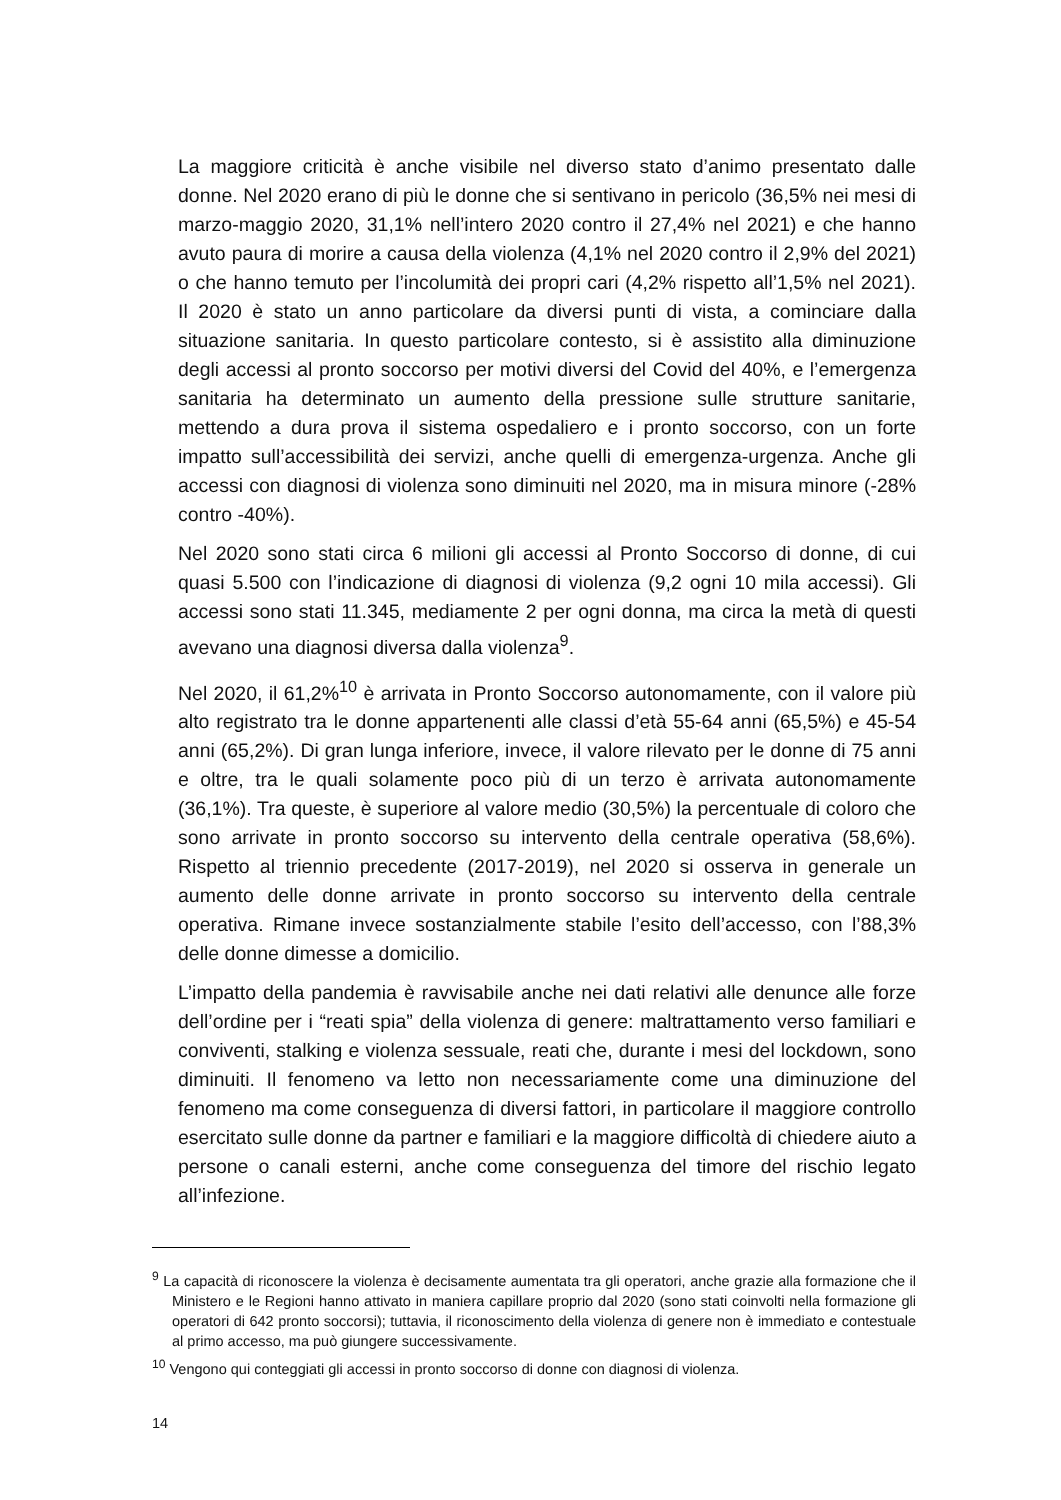La maggiore criticità è anche visibile nel diverso stato d’animo presentato dalle donne. Nel 2020 erano di più le donne che si sentivano in pericolo (36,5% nei mesi di marzo-maggio 2020, 31,1% nell’intero 2020 contro il 27,4% nel 2021) e che hanno avuto paura di morire a causa della violenza (4,1% nel 2020 contro il 2,9% del 2021) o che hanno temuto per l’incolumità dei propri cari (4,2% rispetto all’1,5% nel 2021). Il 2020 è stato un anno particolare da diversi punti di vista, a cominciare dalla situazione sanitaria. In questo particolare contesto, si è assistito alla diminuzione degli accessi al pronto soccorso per motivi diversi del Covid del 40%, e l’emergenza sanitaria ha determinato un aumento della pressione sulle strutture sanitarie, mettendo a dura prova il sistema ospedaliero e i pronto soccorso, con un forte impatto sull’accessibilità dei servizi, anche quelli di emergenza-urgenza. Anche gli accessi con diagnosi di violenza sono diminuiti nel 2020, ma in misura minore (-28% contro -40%).
Nel 2020 sono stati circa 6 milioni gli accessi al Pronto Soccorso di donne, di cui quasi 5.500 con l’indicazione di diagnosi di violenza (9,2 ogni 10 mila accessi). Gli accessi sono stati 11.345, mediamente 2 per ogni donna, ma circa la metà di questi avevano una diagnosi diversa dalla violenza<sup>9</sup>.
Nel 2020, il 61,2%<sup>10</sup> è arrivata in Pronto Soccorso autonomamente, con il valore più alto registrato tra le donne appartenenti alle classi d’età 55-64 anni (65,5%) e 45-54 anni (65,2%). Di gran lunga inferiore, invece, il valore rilevato per le donne di 75 anni e oltre, tra le quali solamente poco più di un terzo è arrivata autonomamente (36,1%). Tra queste, è superiore al valore medio (30,5%) la percentuale di coloro che sono arrivate in pronto soccorso su intervento della centrale operativa (58,6%). Rispetto al triennio precedente (2017-2019), nel 2020 si osserva in generale un aumento delle donne arrivate in pronto soccorso su intervento della centrale operativa. Rimane invece sostanzialmente stabile l’esito dell’accesso, con l’88,3% delle donne dimesse a domicilio.
L’impatto della pandemia è ravvisabile anche nei dati relativi alle denunce alle forze dell’ordine per i “reati spia” della violenza di genere: maltrattamento verso familiari e conviventi, stalking e violenza sessuale, reati che, durante i mesi del lockdown, sono diminuiti. Il fenomeno va letto non necessariamente come una diminuzione del fenomeno ma come conseguenza di diversi fattori, in particolare il maggiore controllo esercitato sulle donne da partner e familiari e la maggiore difficoltà di chiedere aiuto a persone o canali esterni, anche come conseguenza del timore del rischio legato all’infezione.
<sup>9</sup> La capacità di riconoscere la violenza è decisamente aumentata tra gli operatori, anche grazie alla formazione che il Ministero e le Regioni hanno attivato in maniera capillare proprio dal 2020 (sono stati coinvolti nella formazione gli operatori di 642 pronto soccorsi); tuttavia, il riconoscimento della violenza di genere non è immediato e contestuale al primo accesso, ma può giungere successivamente.
<sup>10</sup> Vengono qui conteggiati gli accessi in pronto soccorso di donne con diagnosi di violenza.
14